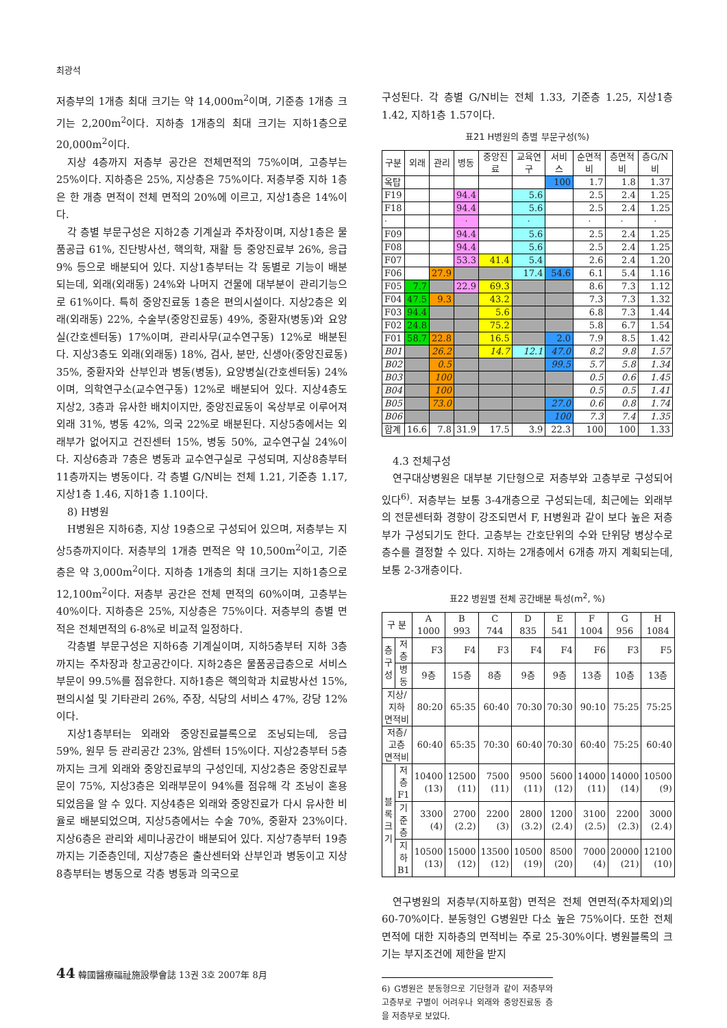최광석
저층부의 1개층 최대 크기는 약 14,000m<sup>2</sup>이며, 기준층 1개층 크기는 2,200m<sup>2</sup>이다. 지하층 1개층의 최대 크기는 지하1층으로 20,000m<sup>2</sup>이다.
지상 4층까지 저층부 공간은 전체면적의 75%이며, 고층부는 25%이다. 지하층은 25%, 지상층은 75%이다. 저층부중 지하 1층은 한 개층 면적이 전체 면적의 20%에 이르고, 지상1층은 14%이다.
각 층별 부문구성은 지하2층 기계실과 주차장이며, 지상1층은 물품공급 61%, 진단방사선, 핵의학, 재활 등 중앙진료부 26%, 응급 9% 등으로 배분되어 있다. 지상1층부터는 각 동별로 기능이 배분되는데, 외래(외래동) 24%와 나머지 건물에 대부분이 관리기능으로 61%이다. 특히 중앙진료동 1층은 편의시설이다. 지상2층은 외래(외래동) 22%, 수술부(중앙진료동) 49%, 중환자(병동)와 요양실(간호센터동) 17%이며, 관리사무(교수연구동) 12%로 배분된다. 지상3층도 외래(외래동) 18%, 검사, 분만, 신생아(중앙진료동) 35%, 중환자와 산부인과 병동(병동), 요양병실(간호센터동) 24%이며, 의학연구소(교수연구동) 12%로 배분되어 있다. 지상4층도 지상2, 3층과 유사한 배치이지만, 중앙진료동이 옥상부로 이루어져 외래 31%, 병동 42%, 의국 22%로 배분된다. 지상5층에서는 외래부가 없어지고 건진센터 15%, 병동 50%, 교수연구실 24%이다. 지상6층과 7층은 병동과 교수연구실로 구성되며, 지상8층부터 11층까지는 병동이다. 각 층별 G/N비는 전체 1.21, 기준층 1.17, 지상1층 1.46, 지하1층 1.10이다.
8) H병원
H병원은 지하6층, 지상 19층으로 구성되어 있으며, 저층부는 지상5층까지이다. 저층부의 1개층 면적은 약 10,500m<sup>2</sup>이고, 기준층은 약 3,000m<sup>2</sup>이다. 지하층 1개층의 최대 크기는 지하1층으로 12,100m<sup>2</sup>이다. 저층부 공간은 전체 면적의 60%이며, 고층부는 40%이다. 지하층은 25%, 지상층은 75%이다. 저층부의 층별 면적은 전체면적의 6-8%로 비교적 일정하다.
각층별 부문구성은 지하6층 기계실이며, 지하5층부터 지하 3층까지는 주차장과 창고공간이다. 지하2층은 물품공급층으로 서비스부문이 99.5%를 점유한다. 지하1층은 핵의학과 치료방사선 15%, 편의시설 및 기타관리 26%, 주장, 식당의 서비스 47%, 강당 12%이다.
지상1층부터는 외래와 중앙진료블록으로 조닝되는데, 응급 59%, 원무 등 관리공간 23%, 암센터 15%이다. 지상2층부터 5층까지는 크게 외래와 중앙진료부의 구성인데, 지상2층은 중앙진료부문이 75%, 지상3층은 외래부문이 94%를 점유해 각 조닝이 혼용되었음을 알 수 있다. 지상4층은 외래와 중앙진료가 다시 유사한 비율로 배분되었으며, 지상5층에서는 수술 70%, 중환자 23%이다. 지상6층은 관리와 세미나공간이 배분되어 있다. 지상7층부터 19층까지는 기준층인데, 지상7층은 출산센터와 산부인과 병동이고 지상8층부터는 병동으로 각층 병동과 의국으로
구성된다. 각 층별 G/N비는 전체 1.33, 기준층 1.25, 지상1층 1.42, 지하1층 1.57이다.
표21 H병원의 층별 부문구성(%)
| 구분 | 외래 | 관리 | 병동 | 중앙진료 | 교육연구 | 서비스 | 순면적비 | 층면적비 | 층G/N비 |
| --- | --- | --- | --- | --- | --- | --- | --- | --- | --- |
| 옥탑 | | | | | | 100 | 1.7 | 1.8 | 1.37 |
| F19 | | | 94.4 | | 5.6 | | 2.5 | 2.4 | 1.25 |
| F18 | | | 94.4 | | 5.6 | | 2.5 | 2.4 | 1.25 |
| · | | | · | | · | | · | · | · |
| F09 | | | 94.4 | | 5.6 | | 2.5 | 2.4 | 1.25 |
| F08 | | | 94.4 | | 5.6 | | 2.5 | 2.4 | 1.25 |
| F07 | | | 53.3 | 41.4 | 5.4 | | 2.6 | 2.4 | 1.20 |
| F06 | | 27.9 | | | 17.4 | 54.6 | 6.1 | 5.4 | 1.16 |
| F05 | 7.7 | | 22.9 | 69.3 | | | 8.6 | 7.3 | 1.12 |
| F04 | 47.5 | 9.3 | | 43.2 | | | 7.3 | 7.3 | 1.32 |
| F03 | 94.4 | | | 5.6 | | | 6.8 | 7.3 | 1.44 |
| F02 | 24.8 | | | 75.2 | | | 5.8 | 6.7 | 1.54 |
| F01 | 58.7 | 22.8 | | 16.5 | | 2.0 | 7.9 | 8.5 | 1.42 |
| B01 | | 26.2 | | 14.7 | 12.1 | 47.0 | 8.2 | 9.8 | 1.57 |
| B02 | | 0.5 | | | | 99.5 | 5.7 | 5.8 | 1.34 |
| B03 | | 100 | | | | | 0.5 | 0.6 | 1.45 |
| B04 | | 100 | | | | | 0.5 | 0.5 | 1.41 |
| B05 | | 73.0 | | | | 27.0 | 0.6 | 0.8 | 1.74 |
| B06 | | | | | | 100 | 7.3 | 7.4 | 1.35 |
| 합계 | 16.6 | 7.8 | 31.9 | 17.5 | 3.9 | 22.3 | 100 | 100 | 1.33 |
4.3 전체구성
연구대상병원은 대부분 기단형으로 저층부와 고층부로 구성되어 있다<sup>6)</sup>. 저층부는 보통 3-4개층으로 구성되는데, 최근에는 외래부의 전문센터화 경향이 강조되면서 F, H병원과 같이 보다 높은 저층부가 구성되기도 한다. 고층부는 간호단위의 수와 단위당 병상수로 층수를 결정할 수 있다. 지하는 2개층에서 6개층 까지 계획되는데, 보통 2-3개층이다.
표22 병원별 전체 공간배분 특성(m<sup>2</sup>, %)
| 구 분 | | A 1000 | B 993 | C 744 | D 835 | E 541 | F 1004 | G 956 | H 1084 |
| --- | --- | --- | --- | --- | --- | --- | --- | --- | --- |
| 층구성 | 저층 | F3 | F4 | F3 | F4 | F4 | F6 | F3 | F5 |
| | 병동 | 9층 | 15층 | 8층 | 9층 | 9층 | 13층 | 10층 | 13층 |
| 지상/지하 면적비 | | 80:20 | 65:35 | 60:40 | 70:30 | 70:30 | 90:10 | 75:25 | 75:25 |
| 저층/고층 면적비 | | 60:40 | 65:35 | 70:30 | 60:40 | 70:30 | 60:40 | 75:25 | 60:40 |
| 블록크기 | 저층 F1 | 10400 (13) | 12500 (11) | 7500 (11) | 9500 (11) | 5600 (12) | 14000 (11) | 14000 (14) | 10500 (9) |
| | 기준층 | 3300 (4) | 2700 (2.2) | 2200 (3) | 2800 (3.2) | 1200 (2.4) | 3100 (2.5) | 2200 (2.3) | 3000 (2.4) |
| | 지하 B1 | 10500 (13) | 15000 (12) | 13500 (12) | 10500 (19) | 8500 (20) | 7000 (4) | 20000 (21) | 12100 (10) |
연구병원의 저층부(지하포함) 면적은 전체 연면적(주차제외)의 60-70%이다. 분동형인 G병원만 다소 높은 75%이다. 또한 전체면적에 대한 지하층의 면적비는 주로 25-30%이다. 병원블록의 크기는 부지조건에 제한을 받지
6) G병원은 분동형으로 기단형과 같이 저층부와 고층부로 구별이 어려우나 외래와 중앙진료동 층을 저층부로 보았다.
44 韓國醫療福祉施設學會誌 13권 3호 2007年 8月